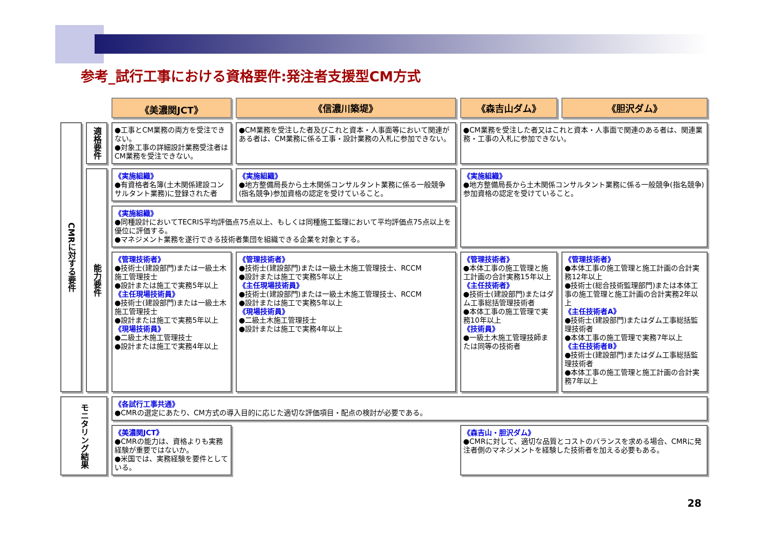参考_試行工事における資格要件:発注者支援型CM方式
| | | 《美濃関JCT》 | 《信濃川築堤》 | 《森吉山ダム》 | 《胆沢ダム》 |
| CMRに対する要件 | 適格要件 | ●工事とCM業務の両方を受注できない。 ●対象工事の詳細設計業務受注者はCM業務を受注できない。 | ●CM業務を受注した者及びこれと資本・人事面等において関連がある者は、CM業務に係る工事・設計業務の入札に参加できない。 | ●CM業務を受注した者又はこれと資本・人事面で関連のある者は、関連業務・工事の入札に参加できない。 | |
| | 能力要件 | 《実施組織》 ●有資格者名簿(土木関係建設コンサルタント業務)に登録された者 | 《実施組織》 ●地方整備局長から土木関係コンサルタント業務に係る一般競争(指名競争)参加資格の認定を受けていること。 | 《実施組織》 ●地方整備局長から土木関係コンサルタント業務に係る一般競争(指名競争)参加資格の認定を受けていること。 | |
| | | 《実施組織》 ●同種設計においてTECRIS平均評価点75点以上、もしくは同種施工監理において平均評価点75点以上を優位に評価する。 ●マネジメント業務を遂行できる技術者集団を組織できる企業を対象とする。 | | | |
| | | 《管理技術者》 ●技術士(建設部門)または一級土木施工管理技士 ●設計または施工で実務5年以上 《主任現場技術員》 ●技術士(建設部門)または一級土木施工管理技士 ●設計または施工で実務5年以上 《現場技術員》 ●二級土木施工管理技士 ●設計または施工で実務4年以上 | 《管理技術者》 ●技術士(建設部門)または一級土木施工管理技士、RCCM ●設計または施工で実務5年以上 《主任現場技術員》 ●技術士(建設部門)または一級土木施工管理技士、RCCM ●設計または施工で実務5年以上 《現場技術員》 ●二級土木施工管理技士 ●設計または施工で実務4年以上 | 《管理技術者》 ●本体工事の施工管理と施工計画の合計実務15年以上 《主任技術者》 ●技術士(建設部門)またはダム工事総括管理技術者 ●本体工事の施工管理で実務10年以上 《技術員》 ●一級土木施工管理技師または同等の技術者 | 《管理技術者》 ●本体工事の施工管理と施工計画の合計実務12年以上 ●技術士(総合技術監理部門)または本体工事の施工管理と施工計画の合計実務2年以上 《主任技術者A》 ●技術士(建設部門)またはダム工事総括監理技術者 ●本体工事の施工管理で実務7年以上 《主任技術者B》 ●技術士(建設部門)またはダム工事総括監理技術者 ●本体工事の施工管理と施工計画の合計実務7年以上 |
| モニタリング結果 | | 《各試行工事共通》 ●CMRの選定にあたり、CM方式の導入目的に応じた適切な評価項目・配点の検討が必要である。 | | | |
| | | 《美濃関JCT》 ●CMRの能力は、資格よりも実務経験が重要ではないか。 ●米国では、実務経験を要件としている。 | | 《森吉山・胆沢ダム》 ●CMRに対して、適切な品質とコストのバランスを求める場合、CMRに発注者側のマネジメントを経験した技術者を加える必要もある。 | |
28